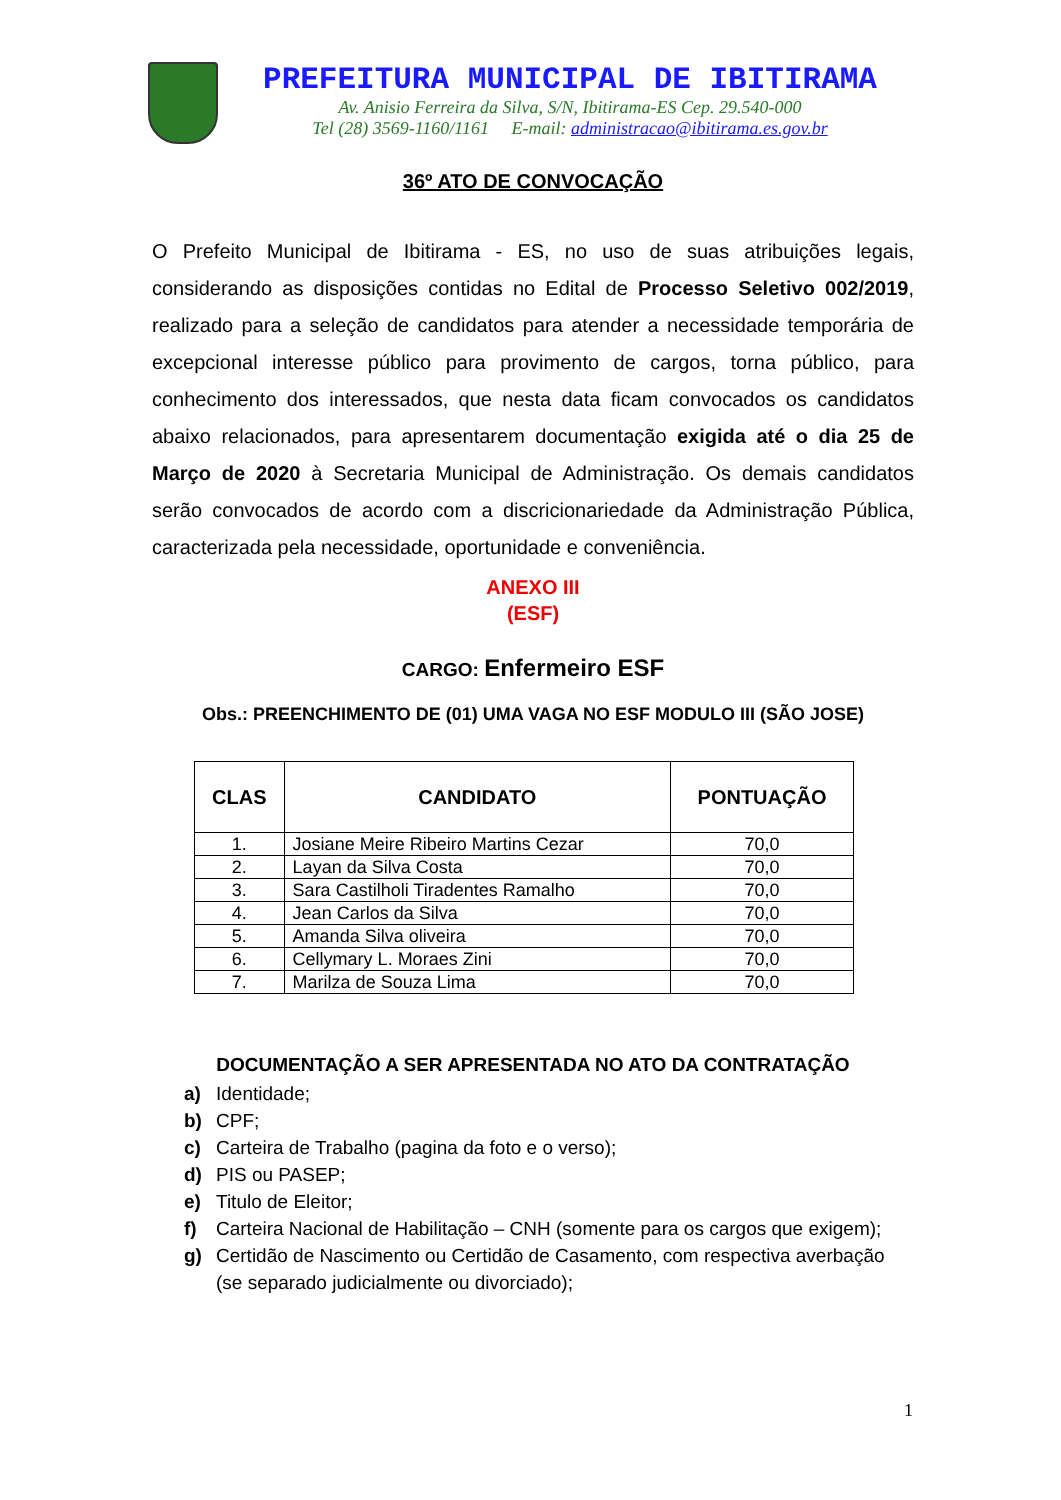PREFEITURA MUNICIPAL DE IBITIRAMA
Av. Anisio Ferreira da Silva, S/N, Ibitirama-ES Cep. 29.540-000
Tel (28) 3569-1160/1161 E-mail: administracao@ibitirama.es.gov.br
36º ATO DE CONVOCAÇÃO
O Prefeito Municipal de Ibitirama - ES, no uso de suas atribuições legais, considerando as disposições contidas no Edital de Processo Seletivo 002/2019, realizado para a seleção de candidatos para atender a necessidade temporária de excepcional interesse público para provimento de cargos, torna público, para conhecimento dos interessados, que nesta data ficam convocados os candidatos abaixo relacionados, para apresentarem documentação exigida até o dia 25 de Março de 2020 à Secretaria Municipal de Administração. Os demais candidatos serão convocados de acordo com a discricionariedade da Administração Pública, caracterizada pela necessidade, oportunidade e conveniência.
ANEXO III
(ESF)
CARGO: Enfermeiro ESF
Obs.: PREENCHIMENTO DE (01) UMA VAGA NO ESF MODULO III (SÃO JOSE)
| CLAS | CANDIDATO | PONTUAÇÃO |
| --- | --- | --- |
| 1. | Josiane Meire Ribeiro Martins Cezar | 70,0 |
| 2. | Layan da Silva Costa | 70,0 |
| 3. | Sara Castilholi Tiradentes Ramalho | 70,0 |
| 4. | Jean Carlos da Silva | 70,0 |
| 5. | Amanda Silva oliveira | 70,0 |
| 6. | Cellymary L. Moraes Zini | 70,0 |
| 7. | Marilza de Souza Lima | 70,0 |
DOCUMENTAÇÃO A SER APRESENTADA NO ATO DA CONTRATAÇÃO
a) Identidade;
b) CPF;
c) Carteira de Trabalho (pagina da foto e o verso);
d) PIS ou PASEP;
e) Titulo de Eleitor;
f) Carteira Nacional de Habilitação – CNH (somente para os cargos que exigem);
g) Certidão de Nascimento ou Certidão de Casamento, com respectiva averbação (se separado judicialmente ou divorciado);
1